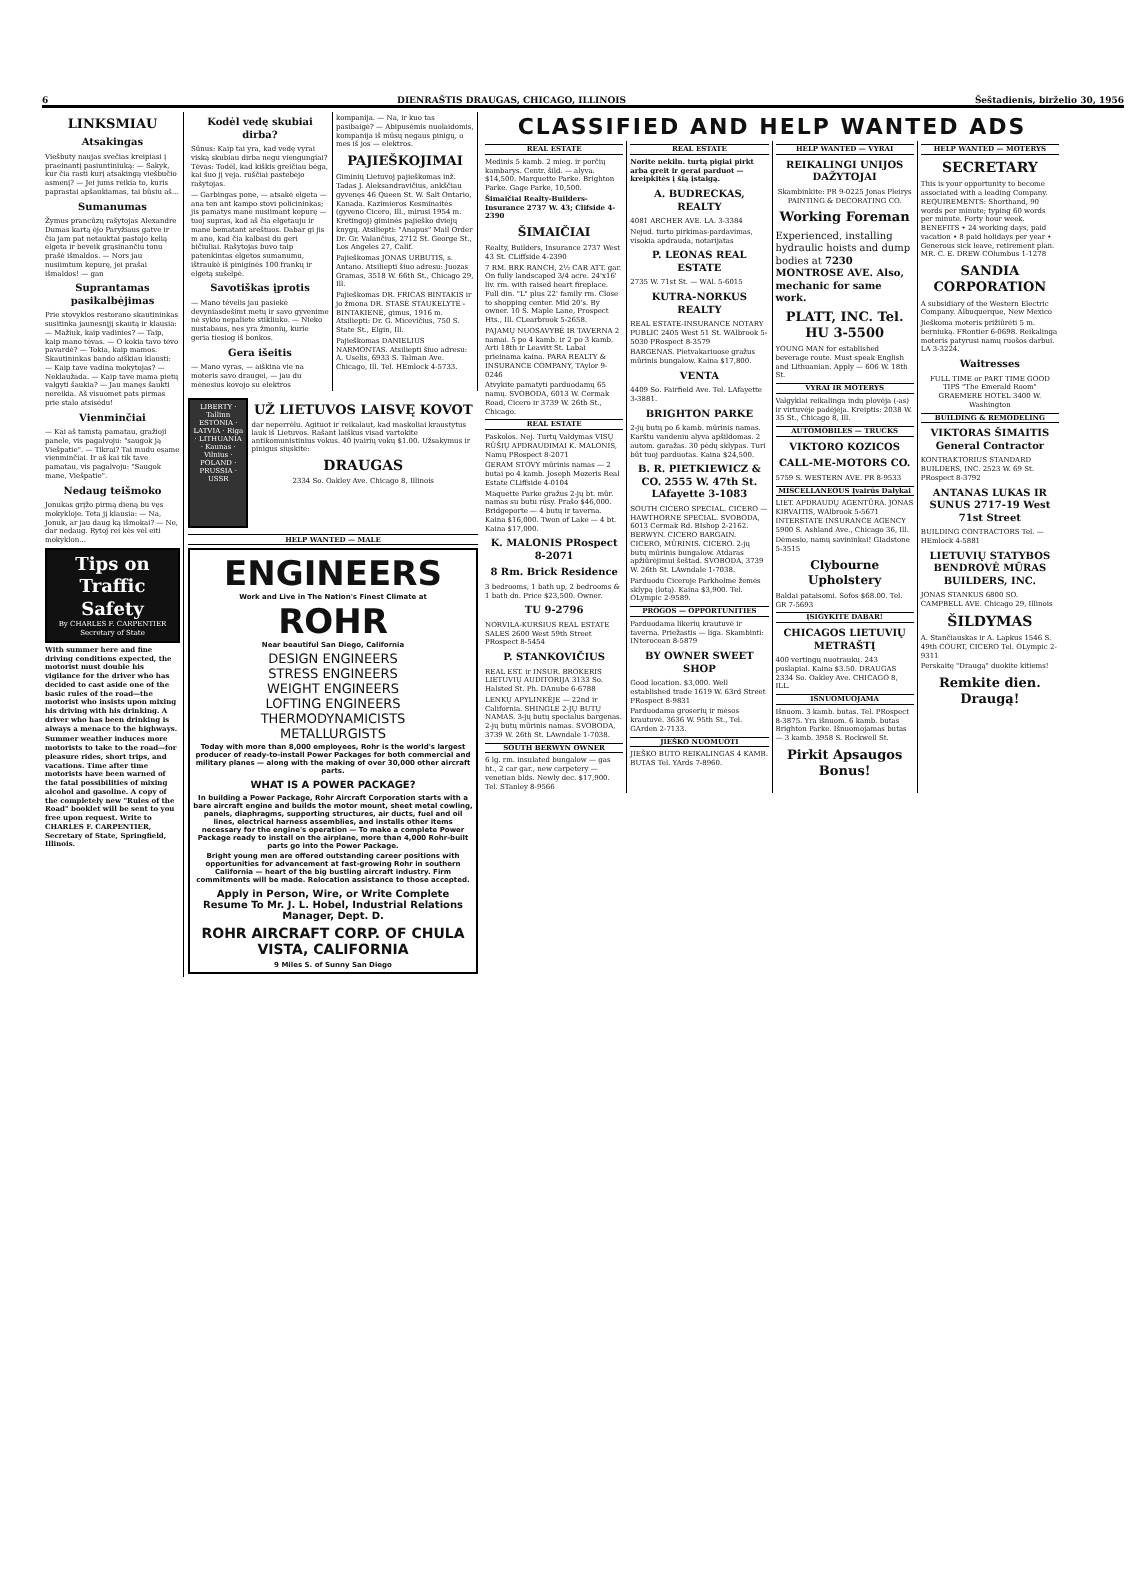6 DIENRAŠTIS DRAUGAS, CHICAGO, ILLINOIS Šeštadienis, birželio 30, 1956
LINKSMIAU
Atsakingas
Viešbuty naujas svečias kreipiasi į praeinantį pasiuntiniuką: — Sakyk, kur čia rasti kurį atsakingą viešbučio asmenį? — Jei jums reikia to, kuris paprastai apšaukiamas, tai būsiu aš...
Sumanumas
Žymus prancūzų rašytojas Alexandre Dumas kartą ėjo Paryžiaus gatve ir čia jam pat netauktai pastojo kelią elgeta ir beveik grąsinančiu tonu prašė išmaldos. — Nors jau nusiimtum kepurę, jei prašai išmaldos! — gan
Suprantamas pasikalbėjimas
Prie stovyklos restorano skautininkas susitinka jaunesnįjį skautą ir klausia: — Mažiuk, kaip vadinies? — Taip, kaip mano tėvas. — O kokia tavo tėvo pavardė? — Tokia, kaip mamos. Skautininkas bando aiškiau klausti: — Kaip tave vadina mokytojas? — Neklaužada. — Kaip tave mama pietų valgyti šaukia? — Jau manęs šaukti nereikia. Aš visuomet pats pirmas prie stalo atsisėdu!
Vienminčiai
— Kai aš tamstą pamatau, gražioji panele, vis pagalvoju: "saugok ją Viešpatie". — Tikrai? Tai mudu esame vienminčiai. Ir aš kai tik tave pamatau, vis pagalvoju: "Saugok mane, Viešpatie".
Nedaug teišmoko
Jonukas grįžo pirmą dieną bu vęs mokykloje. Teta jį klausia: — Na, Jonuk, ar jau daug ką išmokai? — Ne, dar nedaug. Rytoj rei kės vėl eiti mokyklon...
Tips on Traffic Safety
By CHARLES F. CARPENTIER Secretary of State
With summer here and fine driving conditions expected, the motorist must double his vigilance for the driver who has decided to cast aside one of the basic rules of the road—the motorist who insists upon mixing his driving with his drinking. A driver who has been drinking is always a menace to the highways.
Summer weather induces more motorists to take to the road—for pleasure rides, short trips, and vacations. Time after time motorists have been warned of the fatal possibilities of mixing alcohol and gasoline. A copy of the completely new "Rules of the Road" booklet will be sent to you free upon request. Write to CHARLES F. CARPENTIER, Secretary of State, Springfield, Illinois.
Kodėl vedę skubiai dirba?
Sūnus: Kaip tai yra, kad vedę vyrai viską skubiau dirba negu viengungiai? Tėvas: Todėl, kad kiškis greičiau bėga, kai šuo jį veja. ruščiai pastebėjo rašytojas.
— Garbingas pone, — atsakė elgeta — ana ten ant kampo stovi policininkas; jis pamatys mane nusiimant kepurę — tuoj supras, kad aš čia elgetauju ir mane bematant areštuos. Dabar gi jis m ano, kad čia kalbasi du geri bičiuliai. Rašytojas buvo taip patenkintas elgetos sumanumu, ištraukė iš piniginės 100 frankų ir elgetą sušelpė.
Savotiškas įprotis
— Mano tėvelis jau pasiekė devyniasdešimt metų ir savo gyvenime nė sykio nepaliete stikliuko. — Nieko nustabaus, nes yra žmonių, kurie geria tiesiog iš bonkos.
Gera išeitis
— Mano vyras, — aiškina vie na moteris savo draugei, — jau du mėnesius kovojo su elektros
kompanija. — Na, ir kuo tas pasibaigė? — Abipusėmis nuolaidomis, kompanija iš mūsų negaus pinigų, o mes iš jos — elektros.
PAJIEŠKOJIMAI
Giminių Lietuvoj pajieškomas inž. Tadas J. Aleksandravičius, ankščiau gyvenęs 46 Queen St. W. Salt Ontario, Kanada. Kazimieros Kesminaitės (gyveno Cicero, Ill., mirusi 1954 m. Kretingoj) giminės pajieško dviejų knygų. Atsiliepti: "Anapus" Mail Order Dr. Gr. Valančius, 2712 St. George St., Los Angeles 27, Calif.
Pajieškomas JONAS URBUTIS, s. Antano. Atsiliepti šiuo adresu: Juozas Gramas, 3518 W. 66th St., Chicago 29, Ill.
Pajieškomas DR. FRICAS BINTAKIS ir jo žmona DR. STASĖ STAUKELYTĖ - BINTAKIENĖ, gimus, 1916 m. Atsiliepti: Dr. G. Micevičius, 750 S. State St., Elgin, Ill.
Pajieškomas DANIELIUS NARMONTAS. Atsiliepti šiuo adresu: A. Uselis, 6933 S. Talman Ave. Chicago, Ill. Tel. HEmlock 4-5733.
LIBERTY · Tallinn ESTONIA · LATVIA · Riga · LITHUANIA · Kaunas · Vilnius · POLAND · PRUSSIA · USSR
UŽ LIETUVOS LAISVĘ KOVOT
dar neperrėlu. Agituot ir reikalaut, kad maskoliai kraustytus lauk iš Lietuvos. Rašant laiškus visad vartokite antikomunistinius vokus. 40 įvairių vokų $1.00. Užsakymus ir pinigus siųskite:
DRAUGAS
2334 So. Oakley Ave. Chicago 8, Illinois
HELP WANTED — MALE
ENGINEERS
Work and Live in The Nation's Finest Climate at
ROHR
Near beautiful San Diego, California
DESIGN ENGINEERS
STRESS ENGINEERS
WEIGHT ENGINEERS
LOFTING ENGINEERS
THERMODYNAMICISTS
METALLURGISTS
Today with more than 8,000 employees, Rohr is the world's largest producer of ready-to-install Power Packages for both commercial and military planes — along with the making of over 30,000 other aircraft parts.
WHAT IS A POWER PACKAGE?
In building a Power Package, Rohr Aircraft Corporation starts with a bare aircraft engine and builds the motor mount, sheet metal cowling, panels, diaphragms, supporting structures, air ducts, fuel and oil lines, electrical harness assemblies, and installs other items necessary for the engine's operation — To make a complete Power Package ready to install on the airplane, more than 4,000 Rohr-built parts go into the Power Package.
Bright young men are offered outstanding career positions with opportunities for advancement at fast-growing Rohr in southern California — heart of the big bustling aircraft industry. Firm commitments will be made. Relocation assistance to those accepted.
Apply in Person, Wire, or Write Complete Resume To Mr. J. L. Hobel, Industrial Relations Manager, Dept. D.
ROHR AIRCRAFT CORP. OF CHULA VISTA, CALIFORNIA
9 Miles S. of Sunny San Diego
CLASSIFIED AND HELP WANTED ADS
REAL ESTATE
Medinis 5 kamb. 2 mieg. ir porčių kambarys. Centr. šild. — alyva. $14,500. Marquette Parke. Brighton Parke. Gage Parke, 10,500.
Šimaičiai Realty-Builders-Insurance 2737 W. 43; Clifside 4-2390
ŠIMAIČIAI
Realty, Builders, Insurance 2737 West 43 St. CLiffside 4-2390
7 RM. BRK RANCH, 2½ CAR ATT. gar. On fully landscaped 3/4 acre. 24'x16' liv. rm. with raised heart fireplace. Full din. "L" plus 22' family rm. Close to shopping center. Mid 20's. By owner. 10 S. Maple Lane, Prospect Hts., Ill. CLearbrook 5-2658.
PAJAMŲ NUOSAVYBĖ IR TAVERNA 2 namai. 5 po 4 kamb. ir 2 po 3 kamb. Arti 18th ir Leavitt St. Labai prieinama kaina. PARA REALTY & INSURANCE COMPANY, TAylor 9-0246
Atvykite pamatyti parduodamų 65 namų. SVOBODA, 6013 W. Cermak Road, Cicero ir 3739 W. 26th St., Chicago.
REAL ESTATE
Paskolos. Nej. Turtų Valdymas VISŲ RŪŠIŲ APDRAUDIMAI K. MALONIS, Namų PRospect 8-2071
GERAM STOVY mūrinis namas — 2 butai po 4 kamb. Joseph Mozeris Real Estate CLiffside 4-0104
Maquette Parke gražus 2-jų bt. mūr. namas su butu rūsy. Prašo $46,000. Bridgeporte — 4 butų ir taverna. Kaina $16,000. Twon of Lake — 4 bt. Kaina $17,000.
K. MALONIS PRospect 8-2071
8 Rm. Brick Residence
3 bedrooms, 1 bath up, 2 bedrooms & 1 bath dn. Price $23,500. Owner.
TU 9-2796
NORVILA-KURSIUS REAL ESTATE SALES 2600 West 59th Street PRospect 8-5454
P. STANKOVIČIUS
REAL EST. ir INSUR. BROKERIS LIETUVIŲ AUDITORIJA 3133 So. Halsted St. Ph. DAnube 6-6788
LENKŲ APYLINKĖJE — 22nd ir California. SHINGLE 2-JŲ BUTŲ NAMAS. 3-jų butų specialus bargenas. 2-jų butų mūrinis namas. SVOBODA, 3739 W. 26th St. LAwndale 1-7038.
SOUTH BERWYN OWNER
6 lg. rm. insulated bungalow — gas ht., 2 car gar., new carpetery — venetian blds. Newly dec. $17,900. Tel. STanley 8-9566
REAL ESTATE
Norite nekiln. turtą pigiai pirkt arba greit ir gerai parduot — kreipkitės į šią įstaigą.
A. BUDRECKAS, REALTY
4081 ARCHER AVE. LA. 3-3384
Nejud. turto pirkimas-pardavimas, visokia apdrauda, notarijatas
P. LEONAS REAL ESTATE
2735 W. 71st St. — WAl. 5-6015
KUTRA-NORKUS REALTY
REAL ESTATE-INSURANCE NOTARY PUBLIC 2405 West 51 St. WAlbrook 5-5030 PRospect 8-3579
BARGENAS. Pietvakariuose gražus mūrinis bungalow. Kaina $17,800.
VENTA
4409 So. Fairfield Ave. Tel. LAfayette 3-3881.
BRIGHTON PARKE
2-jų butų po 6 kamb. mūrinis namas. Karštu vandeniu alyva apšildomas. 2 autom. garažas. 30 pėdų sklypas. Turi būt tuoj parduotas. Kaina $24,500.
B. R. PIETKIEWICZ & CO. 2555 W. 47th St. LAfayette 3-1083
SOUTH CICERO SPECIAL. CICERO — HAWTHORNE SPECIAL. SVOBODA, 6013 Cermak Rd. BIshop 2-2162. BERWYN. CICERO BARGAIN. CICERO, MŪRINIS. CICERO. 2-jų butų mūrinis bungalow. Atdaras apžiūrėjimui šeštad. SVOBODA, 3739 W. 26th St. LAwndale 1-7038.
Parduodu Ciceroje Parkholme žemės sklypą (lotą). Kaina $3,900. Tel. OLympic 2-9589.
PROGOS — OPPORTUNITIES
Parduodama likerių krautuvė ir taverna. Priežastis — liga. Skambinti: INterocean 8-5879
BY OWNER SWEET SHOP
Good location. $3,000. Well established trade 1619 W. 63rd Street PRospect 8-9831
Parduodama groserių ir mėsos krautuvė. 3636 W. 95th St., Tel. GArden 2-7133.
JIEŠKO NUOMUOTI
JIEŠKO BUTO REIKALINGAS 4 KAMB. BUTAS Tel. YArds 7-8960.
HELP WANTED — VYRAI
REIKALINGI UNIJOS DAŽYTOJAI
Skambinkite: PR 9-0225 Jonas Pleirys PAINTING & DECORATING CO.
Working Foreman
Experienced, installing hydraulic hoists and dump bodies at 7230 MONTROSE AVE. Also, mechanic for same work.
PLATT, INC. Tel. HU 3-5500
YOUNG MAN for established beverage route. Must speak English and Lithuanian. Apply — 606 W. 18th St.
VYRAI IR MOTERYS
Valgyklai reikalinga indų plovėja (-as) ir virtuvėje padėjėja. Kreiptis: 2038 W. 35 St., Chicago 8, Ill.
AUTOMOBILES — TRUCKS
VIKTORO KOZICOS
CALL-ME-MOTORS CO.
5759 S. WESTERN AVE. PR 8-9533
MISCELLANEOUS Įvairūs Dalykai
LIET. APDRAUDŲ AGENTŪRA. JONAS KIRVAITIS, WAlbrook 5-5671 INTERSTATE INSURANCE AGENCY 5900 S. Ashland Ave., Chicago 36, Ill.
Dėmesio, namų savininkai! GIadstone 5-3515
Clybourne Upholstery
Baldai pataisomi. Sofos $68.00. Tel. GR 7-5693
ĮSIGYKITE DABAR!
CHICAGOS LIETUVIŲ METRAŠTĮ
400 vertingų nuotraukų. 243 puslapiai. Kaina $3.50. DRAUGAS 2334 So. Oakley Ave. CHICAGO 8, ILL.
IŠNUOMUOJAMA
Išnuom. 3 kamb. butas. Tel. PRospect 8-3875. Yra išnuom. 6 kamb. butas Brighton Parke. Išnuomojamas butas — 3 kamb. 3958 S. Rockwell St.
Pirkit Apsaugos Bonus!
HELP WANTED — MOTERYS
SECRETARY
This is your opportunity to become associated with a leading Company. REQUIREMENTS: Shorthand, 90 words per minute; typing 60 words per minute. Forty hour week. BENEFITS • 24 working days, paid vacation • 8 paid holidays per year • Generous sick leave, retirement plan. MR. C. E. DREW COlumbus 1-1278
SANDIA CORPORATION
A subsidiary of the Western Electric Company. Albuquerque, New Mexico
Jieškoma moteris prižiūrėti 5 m. berniuką. FRontier 6-0698. Reikalinga moteris patyrusi namų ruošos darbui. LA 3-3224.
Waitresses
FULL TIME or PART TIME GOOD TIPS "The Emerald Room" GRAEMERE HOTEL 3400 W. Washington
BUILDING & REMODELING
VIKTORAS ŠIMAITIS General Contractor
KONTRAKTORIUS STANDARD BUILDERS, INC. 2523 W. 69 St. PRospect 8-3792
ANTANAS LUKAS IR SUNUS 2717-19 West 71st Street
BUILDING CONTRACTORS Tel. — HEmlock 4-5881
LIETUVIŲ STATYBOS BENDROVĖ MŪRAS BUILDERS, INC.
JONAS STANKUS 6800 SO. CAMPBELL AVE. Chicago 29, Illinois
ŠILDYMAS
A. Stančiauskas ir A. Lapkus 1546 S. 49th COURT, CICERO Tel. OLympic 2-9311
Perskaitę "Draugą" duokite kitiems!
Remkite dien. Draugą!